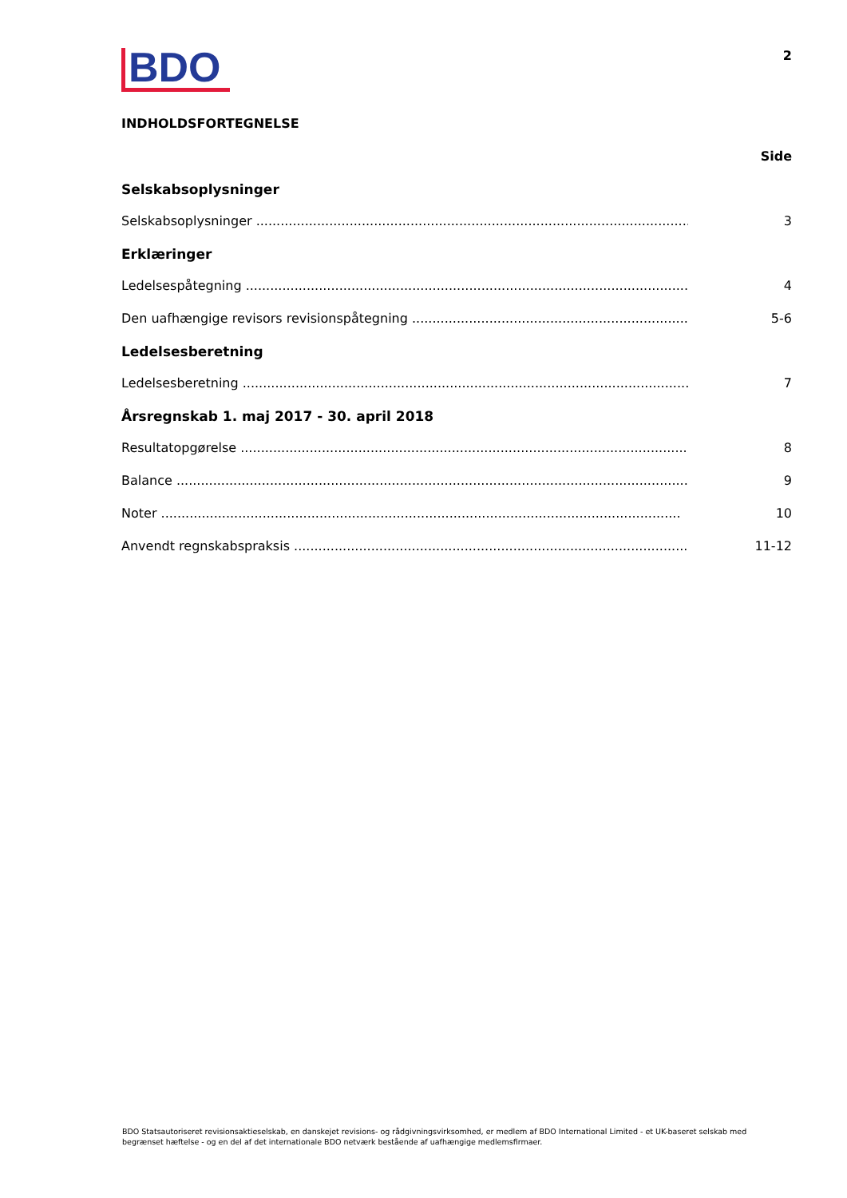BDO
2
INDHOLDSFORTEGNELSE
Side
Selskabsoplysninger
Selskabsoplysninger 3
Erklæringer
Ledelsespåtegning 4
Den uafhængige revisors revisionspåtegning 5-6
Ledelsesberetning
Ledelsesberetning 7
Årsregnskab 1. maj 2017 - 30. april 2018
Resultatopgørelse 8
Balance 9
Noter 10
Anvendt regnskabspraksis 11-12
BDO Statsautoriseret revisionsaktieselskab, en danskejet revisions- og rådgivningsvirksomhed, er medlem af BDO International Limited - et UK-baseret selskab med begrænset hæftelse - og en del af det internationale BDO netværk bestående af uafhængige medlemsfirmaer.